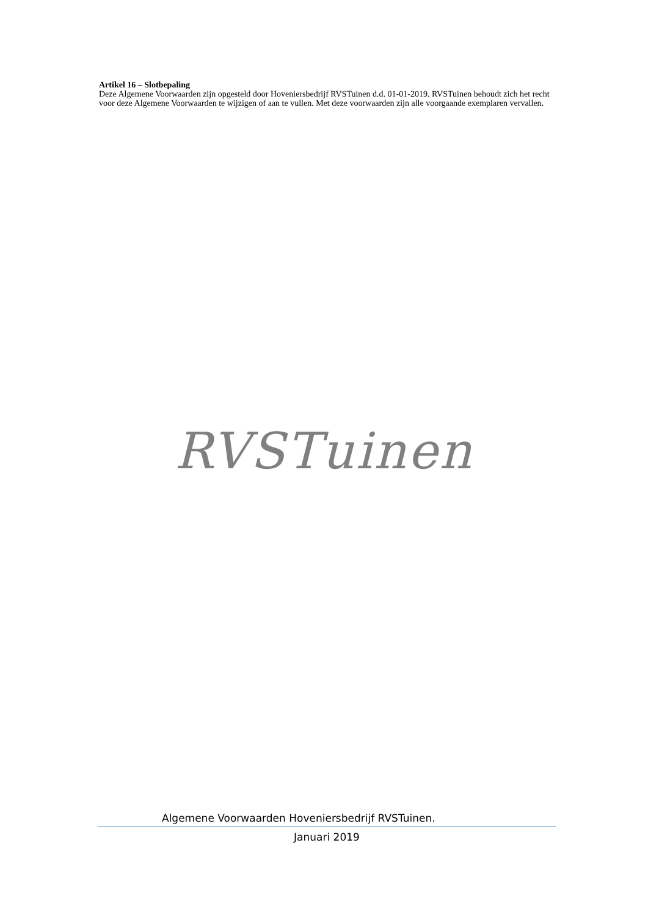Artikel 16 – Slotbepaling
Deze Algemene Voorwaarden zijn opgesteld door Hoveniersbedrijf RVSTuinen d.d. 01-01-2019. RVSTuinen behoudt zich het recht voor deze Algemene Voorwaarden te wijzigen of aan te vullen. Met deze voorwaarden zijn alle voorgaande exemplaren vervallen.
RVSTuinen
Algemene Voorwaarden Hoveniersbedrijf RVSTuinen.
Januari 2019